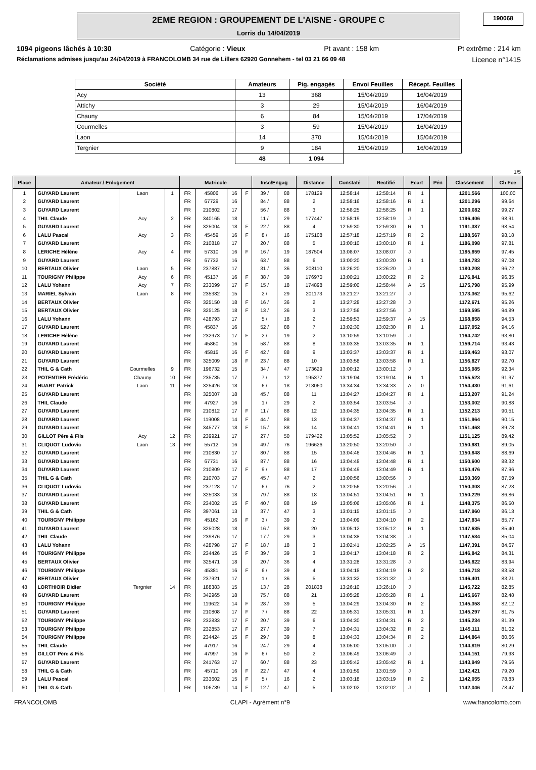2EME REGION : GROUPEMENT DE L'AISNE - GROUPE C
Lorris du 14/04/2019
190068
1094 pigeons lâchés à 10:30 Catégorie : Vieux Pt avant : 158 km Pt extrême : 214 km
Réclamations admises jusqu'au 24/04/2019 à FRANCOLOMB 34 rue de Lillers 62920 Gonnehem - tel 03 21 66 09 48 Licence n°1415
| Société | Amateurs | Pig. engagés | Envoi Feuilles | Récept. Feuilles |
| --- | --- | --- | --- | --- |
| Acy | 13 | 368 | 15/04/2019 | 16/04/2019 |
| Attichy | 3 | 29 | 15/04/2019 | 16/04/2019 |
| Chauny | 6 | 84 | 15/04/2019 | 17/04/2019 |
| Courmelles | 3 | 59 | 15/04/2019 | 16/04/2019 |
| Laon | 14 | 370 | 15/04/2019 | 15/04/2019 |
| Tergnier | 9 | 184 | 15/04/2019 | 16/04/2019 |
| | 48 | 1 094 | | |
1/5
| Place | Amateur / Enlogement | | | Matricule | | | | Insc/Engag | | Distance | Constaté | Rectifié | Ecart | | Pén | Classement | Ch Fce |
| --- | --- | --- | --- | --- | --- | --- | --- | --- | --- | --- | --- | --- | --- | --- | --- | --- | --- |
| 1 | GUYARD Laurent | Laon | 1 | FR | 45806 | 16 | F | 39 / | 88 | 178129 | 12:58:14 | 12:58:14 | R | 1 | | 1201,566 | 100,00 |
| 2 | GUYARD Laurent | | | FR | 67729 | 16 | | 84 / | 88 | 2 | 12:58:16 | 12:58:16 | R | 1 | | 1201,296 | 99,64 |
| 3 | GUYARD Laurent | | | FR | 210802 | 17 | | 56 / | 88 | 3 | 12:58:25 | 12:58:25 | R | 1 | | 1200,082 | 99,27 |
| 4 | THIL Claude | Acy | 2 | FR | 340165 | 18 | | 11 / | 29 | 177447 | 12:58:19 | 12:58:19 | J | | | 1196,406 | 98,91 |
| 5 | GUYARD Laurent | | | FR | 325004 | 18 | F | 22 / | 88 | 4 | 12:59:30 | 12:59:30 | R | 1 | | 1191,387 | 98,54 |
| 6 | LALU Pascal | Acy | 3 | FR | 45459 | 16 | F | 8 / | 16 | 175108 | 12:57:18 | 12:57:19 | R | 2 | | 1188,567 | 98,18 |
| 7 | GUYARD Laurent | | | FR | 210818 | 17 | | 20 / | 88 | 5 | 13:00:10 | 13:00:10 | R | 1 | | 1186,098 | 97,81 |
| 8 | LERICHE Hélène | Acy | 4 | FR | 57310 | 16 | F | 16 / | 19 | 187504 | 13:08:07 | 13:08:07 | J | | | 1185,859 | 97,45 |
| 9 | GUYARD Laurent | | | FR | 67732 | 16 | | 63 / | 88 | 6 | 13:00:20 | 13:00:20 | R | 1 | | 1184,783 | 97,08 |
| 10 | BERTAUX Olivier | Laon | 5 | FR | 237887 | 17 | | 31 / | 36 | 208110 | 13:26:20 | 13:26:20 | J | | | 1180,208 | 96,72 |
| 11 | TOURIGNY Philippe | Acy | 6 | FR | 45137 | 16 | F | 38 / | 39 | 176970 | 13:00:21 | 13:00:22 | R | 2 | | 1176,841 | 96,35 |
| 12 | LALU Yohann | Acy | 7 | FR | 233099 | 17 | F | 15 / | 18 | 174898 | 12:59:00 | 12:58:44 | A | 15 | | 1175,798 | 95,99 |
| 13 | MARIEL Sylvain | Laon | 8 | FR | 235382 | 15 | | 2 / | 29 | 201173 | 13:21:27 | 13:21:27 | J | | | 1173,362 | 95,62 |
| 14 | BERTAUX Olivier | | | FR | 325150 | 18 | F | 16 / | 36 | 2 | 13:27:28 | 13:27:28 | J | | | 1172,671 | 95,26 |
| 15 | BERTAUX Olivier | | | FR | 325125 | 18 | F | 13 / | 36 | 3 | 13:27:56 | 13:27:56 | J | | | 1169,595 | 94,89 |
| 16 | LALU Yohann | | | FR | 428793 | 17 | | 5 / | 18 | 2 | 12:59:53 | 12:59:37 | A | 15 | | 1168,858 | 94,53 |
| 17 | GUYARD Laurent | | | FR | 45837 | 16 | | 52 / | 88 | 7 | 13:02:30 | 13:02:30 | R | 1 | | 1167,952 | 94,16 |
| 18 | LERICHE Hélène | | | FR | 232973 | 17 | F | 2 / | 19 | 2 | 13:10:59 | 13:10:59 | J | | | 1164,742 | 93,80 |
| 19 | GUYARD Laurent | | | FR | 45860 | 16 | | 58 / | 88 | 8 | 13:03:35 | 13:03:35 | R | 1 | | 1159,714 | 93,43 |
| 20 | GUYARD Laurent | | | FR | 45815 | 16 | F | 42 / | 88 | 9 | 13:03:37 | 13:03:37 | R | 1 | | 1159,463 | 93,07 |
| 21 | GUYARD Laurent | | | FR | 325009 | 18 | F | 23 / | 88 | 10 | 13:03:58 | 13:03:58 | R | 1 | | 1156,827 | 92,70 |
| 22 | THIL G & Cath | Courmelles | 9 | FR | 196732 | 15 | | 34 / | 47 | 173629 | 13:00:12 | 13:00:12 | J | | | 1155,985 | 92,34 |
| 23 | POTENTIER Frédéric | Chauny | 10 | FR | 235735 | 17 | | 7 / | 12 | 195377 | 13:19:04 | 13:19:04 | R | 1 | | 1155,523 | 91,97 |
| 24 | HUART Patrick | Laon | 11 | FR | 325426 | 18 | | 6 / | 18 | 213060 | 13:34:34 | 13:34:33 | A | 0 | | 1154,430 | 91,61 |
| 25 | GUYARD Laurent | | | FR | 325007 | 18 | | 45 / | 88 | 11 | 13:04:27 | 13:04:27 | R | 1 | | 1153,207 | 91,24 |
| 26 | THIL Claude | | | FR | 47927 | 16 | | 1 / | 29 | 2 | 13:03:54 | 13:03:54 | J | | | 1153,002 | 90,88 |
| 27 | GUYARD Laurent | | | FR | 210812 | 17 | F | 11 / | 88 | 12 | 13:04:35 | 13:04:35 | R | 1 | | 1152,213 | 90,51 |
| 28 | GUYARD Laurent | | | FR | 119008 | 14 | F | 44 / | 88 | 13 | 13:04:37 | 13:04:37 | R | 1 | | 1151,964 | 90,15 |
| 29 | GUYARD Laurent | | | FR | 345777 | 18 | F | 15 / | 88 | 14 | 13:04:41 | 13:04:41 | R | 1 | | 1151,468 | 89,78 |
| 30 | GILLOT Père & Fils | Acy | 12 | FR | 239921 | 17 | | 27 / | 50 | 179422 | 13:05:52 | 13:05:52 | J | | | 1151,125 | 89,42 |
| 31 | CLIQUOT Ludovic | Laon | 13 | FR | 55712 | 16 | | 49 / | 76 | 196626 | 13:20:50 | 13:20:50 | J | | | 1150,981 | 89,05 |
| 32 | GUYARD Laurent | | | FR | 210830 | 17 | | 80 / | 88 | 15 | 13:04:46 | 13:04:46 | R | 1 | | 1150,848 | 88,69 |
| 33 | GUYARD Laurent | | | FR | 67731 | 16 | | 87 / | 88 | 16 | 13:04:48 | 13:04:48 | R | 1 | | 1150,600 | 88,32 |
| 34 | GUYARD Laurent | | | FR | 210809 | 17 | F | 9 / | 88 | 17 | 13:04:49 | 13:04:49 | R | 1 | | 1150,476 | 87,96 |
| 35 | THIL G & Cath | | | FR | 210703 | 17 | | 45 / | 47 | 2 | 13:00:56 | 13:00:56 | J | | | 1150,369 | 87,59 |
| 36 | CLIQUOT Ludovic | | | FR | 237128 | 17 | | 6 / | 76 | 2 | 13:20:56 | 13:20:56 | J | | | 1150,308 | 87,23 |
| 37 | GUYARD Laurent | | | FR | 325033 | 18 | | 79 / | 88 | 18 | 13:04:51 | 13:04:51 | R | 1 | | 1150,229 | 86,86 |
| 38 | GUYARD Laurent | | | FR | 234002 | 15 | F | 40 / | 88 | 19 | 13:05:06 | 13:05:06 | R | 1 | | 1148,375 | 86,50 |
| 39 | THIL G & Cath | | | FR | 397061 | 13 | | 37 / | 47 | 3 | 13:01:15 | 13:01:15 | J | | | 1147,960 | 86,13 |
| 40 | TOURIGNY Philippe | | | FR | 45162 | 16 | F | 3 / | 39 | 2 | 13:04:09 | 13:04:10 | R | 2 | | 1147,834 | 85,77 |
| 41 | GUYARD Laurent | | | FR | 325028 | 18 | | 16 / | 88 | 20 | 13:05:12 | 13:05:12 | R | 1 | | 1147,635 | 85,40 |
| 42 | THIL Claude | | | FR | 239876 | 17 | | 17 / | 29 | 3 | 13:04:38 | 13:04:38 | J | | | 1147,534 | 85,04 |
| 43 | LALU Yohann | | | FR | 428798 | 17 | F | 18 / | 18 | 3 | 13:02:41 | 13:02:25 | A | 15 | | 1147,391 | 84,67 |
| 44 | TOURIGNY Philippe | | | FR | 234426 | 15 | F | 39 / | 39 | 3 | 13:04:17 | 13:04:18 | R | 2 | | 1146,842 | 84,31 |
| 45 | BERTAUX Olivier | | | FR | 325471 | 18 | | 20 / | 36 | 4 | 13:31:28 | 13:31:28 | J | | | 1146,822 | 83,94 |
| 46 | TOURIGNY Philippe | | | FR | 45381 | 16 | F | 6 / | 39 | 4 | 13:04:18 | 13:04:19 | R | 2 | | 1146,718 | 83,58 |
| 47 | BERTAUX Olivier | | | FR | 237921 | 17 | | 1 / | 36 | 5 | 13:31:32 | 13:31:32 | J | | | 1146,401 | 83,21 |
| 48 | LORTHIOIR Didier | Tergnier | 14 | FR | 188383 | 15 | | 13 / | 28 | 201838 | 13:26:10 | 13:26:10 | J | | | 1145,722 | 82,85 |
| 49 | GUYARD Laurent | | | FR | 342965 | 18 | | 75 / | 88 | 21 | 13:05:28 | 13:05:28 | R | 1 | | 1145,667 | 82,48 |
| 50 | TOURIGNY Philippe | | | FR | 119622 | 14 | F | 28 / | 39 | 5 | 13:04:29 | 13:04:30 | R | 2 | | 1145,358 | 82,12 |
| 51 | GUYARD Laurent | | | FR | 210808 | 17 | F | 7 / | 88 | 22 | 13:05:31 | 13:05:31 | R | 1 | | 1145,297 | 81,75 |
| 52 | TOURIGNY Philippe | | | FR | 232833 | 17 | F | 20 / | 39 | 6 | 13:04:30 | 13:04:31 | R | 2 | | 1145,234 | 81,39 |
| 53 | TOURIGNY Philippe | | | FR | 232853 | 17 | F | 27 / | 39 | 7 | 13:04:31 | 13:04:32 | R | 2 | | 1145,111 | 81,02 |
| 54 | TOURIGNY Philippe | | | FR | 234424 | 15 | F | 29 / | 39 | 8 | 13:04:33 | 13:04:34 | R | 2 | | 1144,864 | 80,66 |
| 55 | THIL Claude | | | FR | 47917 | 16 | | 24 / | 29 | 4 | 13:05:00 | 13:05:00 | J | | | 1144,819 | 80,29 |
| 56 | GILLOT Père & Fils | | | FR | 47997 | 16 | F | 6 / | 50 | 2 | 13:06:49 | 13:06:49 | J | | | 1144,151 | 79,93 |
| 57 | GUYARD Laurent | | | FR | 241763 | 17 | | 60 / | 88 | 23 | 13:05:42 | 13:05:42 | R | 1 | | 1143,949 | 79,56 |
| 58 | THIL G & Cath | | | FR | 45710 | 16 | F | 22 / | 47 | 4 | 13:01:59 | 13:01:59 | J | | | 1142,421 | 79,20 |
| 59 | LALU Pascal | | | FR | 233602 | 15 | F | 5 / | 16 | 2 | 13:03:18 | 13:03:19 | R | 2 | | 1142,055 | 78,83 |
| 60 | THIL G & Cath | | | FR | 106739 | 14 | F | 12 / | 47 | 5 | 13:02:02 | 13:02:02 | J | | | 1142,046 | 78,47 |
FRANCOLOMB CLAPI - Agrément n°9 www.francolomb.com